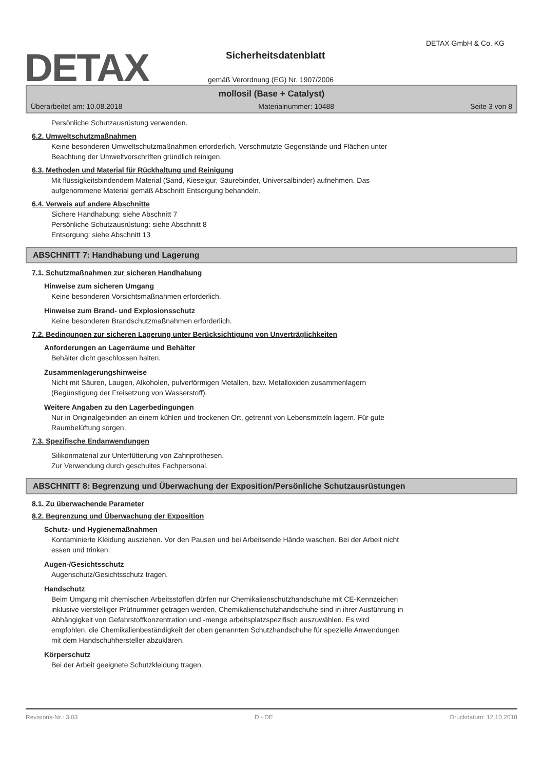DETAX
DETAX GmbH & Co. KG
Sicherheitsdatenblatt
gemäß Verordnung (EG) Nr. 1907/2006
mollosil (Base + Catalyst)
Überarbeitet am: 10.08.2018 Materialnummer: 10488 Seite 3 von 8
Persönliche Schutzausrüstung verwenden.
6.2. Umweltschutzmaßnahmen
Keine besonderen Umweltschutzmaßnahmen erforderlich. Verschmutzte Gegenstände und Flächen unter
Beachtung der Umweltvorschriften gründlich reinigen.
6.3. Methoden und Material für Rückhaltung und Reinigung
Mit flüssigkeitsbindendem Material (Sand, Kieselgur, Säurebinder, Universalbinder) aufnehmen. Das
aufgenommene Material gemäß Abschnitt Entsorgung behandeln.
6.4. Verweis auf andere Abschnitte
Sichere Handhabung: siehe Abschnitt 7
Persönliche Schutzausrüstung: siehe Abschnitt 8
Entsorgung: siehe Abschnitt 13
ABSCHNITT 7: Handhabung und Lagerung
7.1. Schutzmaßnahmen zur sicheren Handhabung
Hinweise zum sicheren Umgang
Keine besonderen Vorsichtsmaßnahmen erforderlich.
Hinweise zum Brand- und Explosionsschutz
Keine besonderen Brandschutzmaßnahmen erforderlich.
7.2. Bedingungen zur sicheren Lagerung unter Berücksichtigung von Unverträglichkeiten
Anforderungen an Lagerräume und Behälter
Behälter dicht geschlossen halten.
Zusammenlagerungshinweise
Nicht mit Säuren, Laugen, Alkoholen, pulverförmigen Metallen, bzw. Metalloxiden zusammenlagern
(Begünstigung der Freisetzung von Wasserstoff).
Weitere Angaben zu den Lagerbedingungen
Nur in Originalgebinden an einem kühlen und trockenen Ort, getrennt von Lebensmitteln lagern. Für gute
Raumbelüftung sorgen.
7.3. Spezifische Endanwendungen
Silikonmaterial zur Unterfütterung von Zahnprothesen.
Zur Verwendung durch geschultes Fachpersonal.
ABSCHNITT 8: Begrenzung und Überwachung der Exposition/Persönliche Schutzausrüstungen
8.1. Zu überwachende Parameter
8.2. Begrenzung und Überwachung der Exposition
Schutz- und Hygienemaßnahmen
Kontaminierte Kleidung ausziehen. Vor den Pausen und bei Arbeitsende Hände waschen. Bei der Arbeit nicht
essen und trinken.
Augen-/Gesichtsschutz
Augenschutz/Gesichtsschutz tragen.
Handschutz
Beim Umgang mit chemischen Arbeitsstoffen dürfen nur Chemikalienschutzhandschuhe mit CE-Kennzeichen
inklusive vierstelliger Prüfnummer getragen werden. Chemikalienschutzhandschuhe sind in ihrer Ausführung in
Abhängigkeit von Gefahrstoffkonzentration und -menge arbeitsplatzspezifisch auszuwählen. Es wird
empfohlen, die Chemikalienbeständigkeit der oben genannten Schutzhandschuhe für spezielle Anwendungen
mit dem Handschuhhersteller abzuklären.
Körperschutz
Bei der Arbeit geeignete Schutzkleidung tragen.
Revisions-Nr.: 3,03 D - DE Druckdatum: 12.10.2018